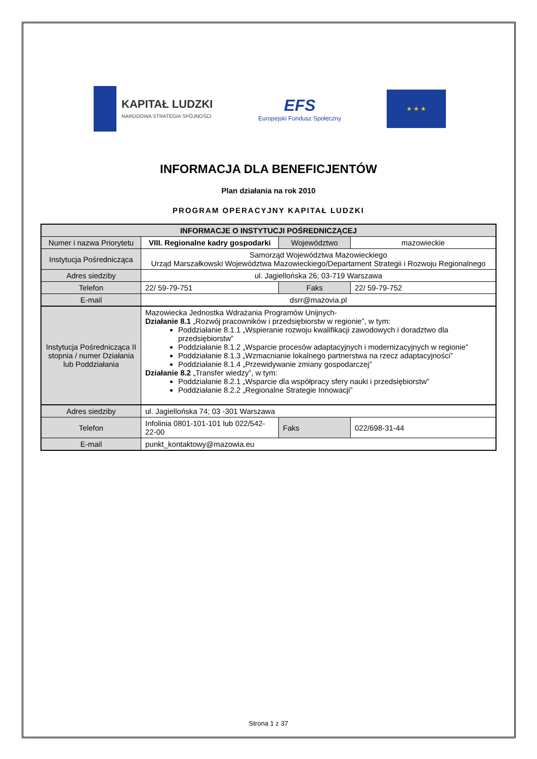KAPITAŁ LUDZKI
NARODOWA STRATEGIA SPÓJNOŚCI
EFS
Europejski Fundusz Społeczny
★ ★ ★
INFORMACJA DLA BENEFICJENTÓW
Plan działania na rok 2010
PROGRAM OPERACYJNY KAPITAŁ LUDZKI
| INFORMACJE O INSTYTUCJI POŚREDNICZĄCEJ | | | |
| --- | --- | --- | --- |
| Numer i nazwa Priorytetu | VIII. Regionalne kadry gospodarki | Województwo | mazowieckie |
| Instytucja Pośrednicząca | Samorząd Województwa Mazowieckiego Urząd Marszałkowski Województwa Mazowieckiego/Departament Strategii i Rozwoju Regionalnego | | |
| Adres siedziby | ul. Jagiellońska 26; 03-719 Warszawa | | |
| Telefon | 22/ 59-79-751 | Faks | 22/ 59-79-752 |
| E-mail | dsrr@mazovia.pl | | |
| Instytucja Pośrednicząca II stopnia / numer Działania lub Poddziałania | Mazowiecka Jednostka Wdrażania Programów Unijnych- Działanie 8.1 „Rozwój pracowników i przedsiębiorstw w regionie”, w tym: Poddziałanie 8.1.1 „Wspieranie rozwoju kwalifikacji zawodowych i doradztwo dla przedsiębiorstw” Poddziałanie 8.1.2 „Wsparcie procesów adaptacyjnych i modernizacyjnych w regionie” Poddziałanie 8.1.3 „Wzmacnianie lokalnego partnerstwa na rzecz adaptacyjności” Poddziałanie 8.1.4 „Przewidywanie zmiany gospodarczej” Działanie 8.2 „Transfer wiedzy”, w tym: Poddziałanie 8.2.1 „Wsparcie dla współpracy sfery nauki i przedsiębiorstw” Poddziałanie 8.2.2 „Regionalne Strategie Innowacji” | | |
| Adres siedziby | ul. Jagiellońska 74; 03 -301 Warszawa | | |
| Telefon | Infolinia 0801-101-101 lub 022/542-22-00 | Faks | 022/698-31-44 |
| E-mail | punkt_kontaktowy@mazowia.eu | | |
Strona 1 z 37